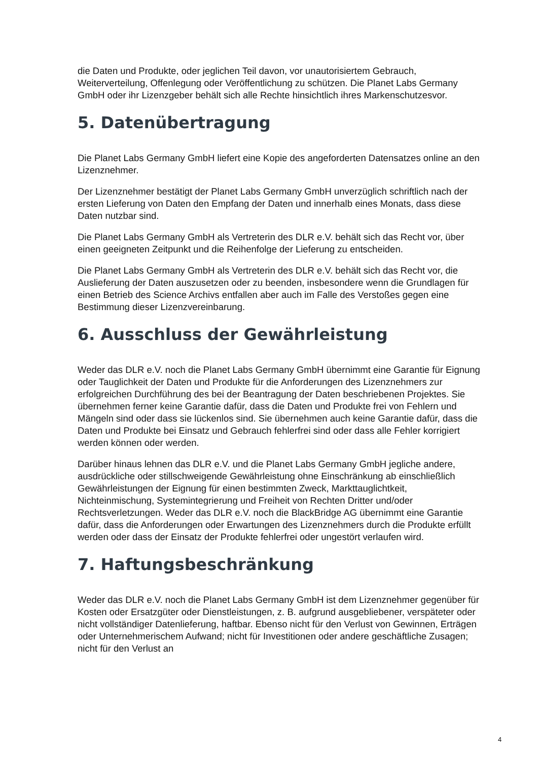die Daten und Produkte, oder jeglichen Teil davon, vor unautorisiertem Gebrauch, Weiterverteilung, Offenlegung oder Veröffentlichung zu schützen. Die Planet Labs Germany GmbH oder ihr Lizenzgeber behält sich alle Rechte hinsichtlich ihres Markenschutzesvor.
5. Datenübertragung
Die Planet Labs Germany GmbH liefert eine Kopie des angeforderten Datensatzes online an den Lizenznehmer.
Der Lizenznehmer bestätigt der Planet Labs Germany GmbH unverzüglich schriftlich nach der ersten Lieferung von Daten den Empfang der Daten und innerhalb eines Monats, dass diese Daten nutzbar sind.
Die Planet Labs Germany GmbH als Vertreterin des DLR e.V. behält sich das Recht vor, über einen geeigneten Zeitpunkt und die Reihenfolge der Lieferung zu entscheiden.
Die Planet Labs Germany GmbH als Vertreterin des DLR e.V. behält sich das Recht vor, die Auslieferung der Daten auszusetzen oder zu beenden, insbesondere wenn die Grundlagen für einen Betrieb des Science Archivs entfallen aber auch im Falle des Verstoßes gegen eine Bestimmung dieser Lizenzvereinbarung.
6. Ausschluss der Gewährleistung
Weder das DLR e.V. noch die Planet Labs Germany GmbH übernimmt eine Garantie für Eignung oder Tauglichkeit der Daten und Produkte für die Anforderungen des Lizenznehmers zur erfolgreichen Durchführung des bei der Beantragung der Daten beschriebenen Projektes. Sie übernehmen ferner keine Garantie dafür, dass die Daten und Produkte frei von Fehlern und Mängeln sind oder dass sie lückenlos sind. Sie übernehmen auch keine Garantie dafür, dass die Daten und Produkte bei Einsatz und Gebrauch fehlerfrei sind oder dass alle Fehler korrigiert werden können oder werden.
Darüber hinaus lehnen das DLR e.V. und die Planet Labs Germany GmbH jegliche andere, ausdrückliche oder stillschweigende Gewährleistung ohne Einschränkung ab einschließlich Gewährleistungen der Eignung für einen bestimmten Zweck, Markttauglichtkeit, Nichteinmischung, Systemintegrierung und Freiheit von Rechten Dritter und/oder Rechtsverletzungen. Weder das DLR e.V. noch die BlackBridge AG übernimmt eine Garantie dafür, dass die Anforderungen oder Erwartungen des Lizenznehmers durch die Produkte erfüllt werden oder dass der Einsatz der Produkte fehlerfrei oder ungestört verlaufen wird.
7. Haftungsbeschränkung
Weder das DLR e.V. noch die Planet Labs Germany GmbH ist dem Lizenznehmer gegenüber für Kosten oder Ersatzgüter oder Dienstleistungen, z. B. aufgrund ausgebliebener, verspäteter oder nicht vollständiger Datenlieferung, haftbar. Ebenso nicht für den Verlust von Gewinnen, Erträgen oder Unternehmerischem Aufwand; nicht für Investitionen oder andere geschäftliche Zusagen; nicht für den Verlust an
4